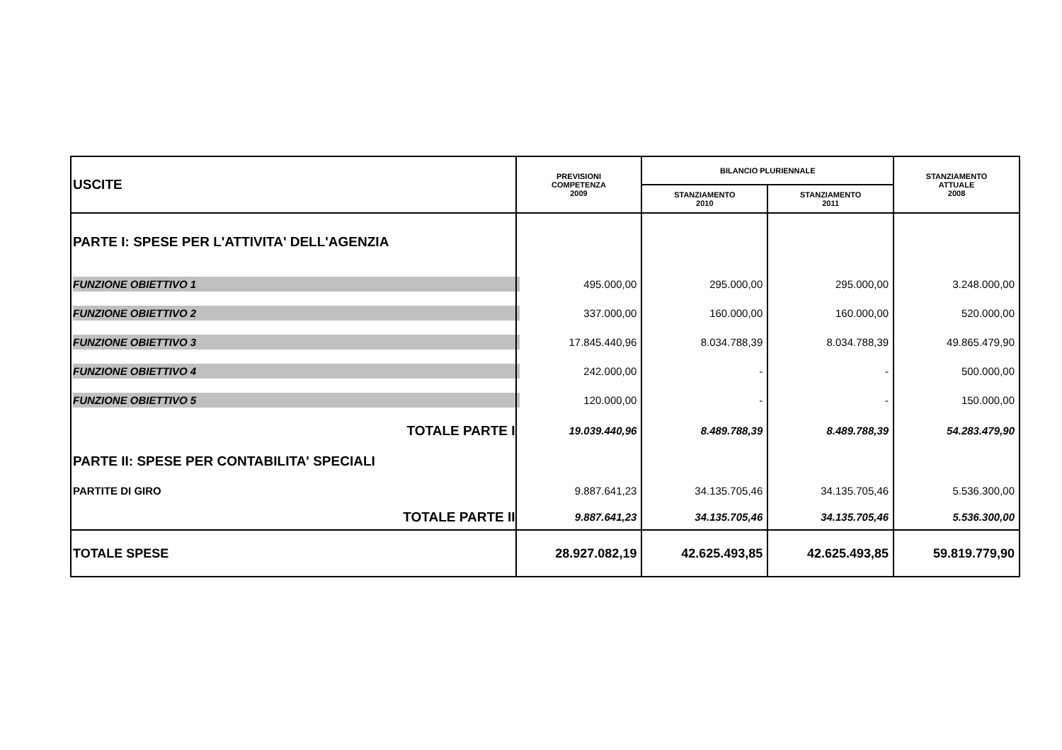| USCITE | PREVISIONI COMPETENZA 2009 | BILANCIO PLURIENNALE | | STANZIAMENTO ATTUALE 2008 |
| | | STANZIAMENTO 2010 | STANZIAMENTO 2011 | |
| PARTE I: SPESE PER L'ATTIVITA' DELL'AGENZIA | | | | |
| FUNZIONE OBIETTIVO 1 | 495.000,00 | 295.000,00 | 295.000,00 | 3.248.000,00 |
| FUNZIONE OBIETTIVO 2 | 337.000,00 | 160.000,00 | 160.000,00 | 520.000,00 |
| FUNZIONE OBIETTIVO 3 | 17.845.440,96 | 8.034.788,39 | 8.034.788,39 | 49.865.479,90 |
| FUNZIONE OBIETTIVO 4 | 242.000,00 | - | - | 500.000,00 |
| FUNZIONE OBIETTIVO 5 | 120.000,00 | - | - | 150.000,00 |
| TOTALE PARTE I | 19.039.440,96 | 8.489.788,39 | 8.489.788,39 | 54.283.479,90 |
| PARTE II: SPESE PER CONTABILITA' SPECIALI | | | | |
| PARTITE DI GIRO | 9.887.641,23 | 34.135.705,46 | 34.135.705,46 | 5.536.300,00 |
| TOTALE PARTE II | 9.887.641,23 | 34.135.705,46 | 34.135.705,46 | 5.536.300,00 |
| TOTALE SPESE | 28.927.082,19 | 42.625.493,85 | 42.625.493,85 | 59.819.779,90 |